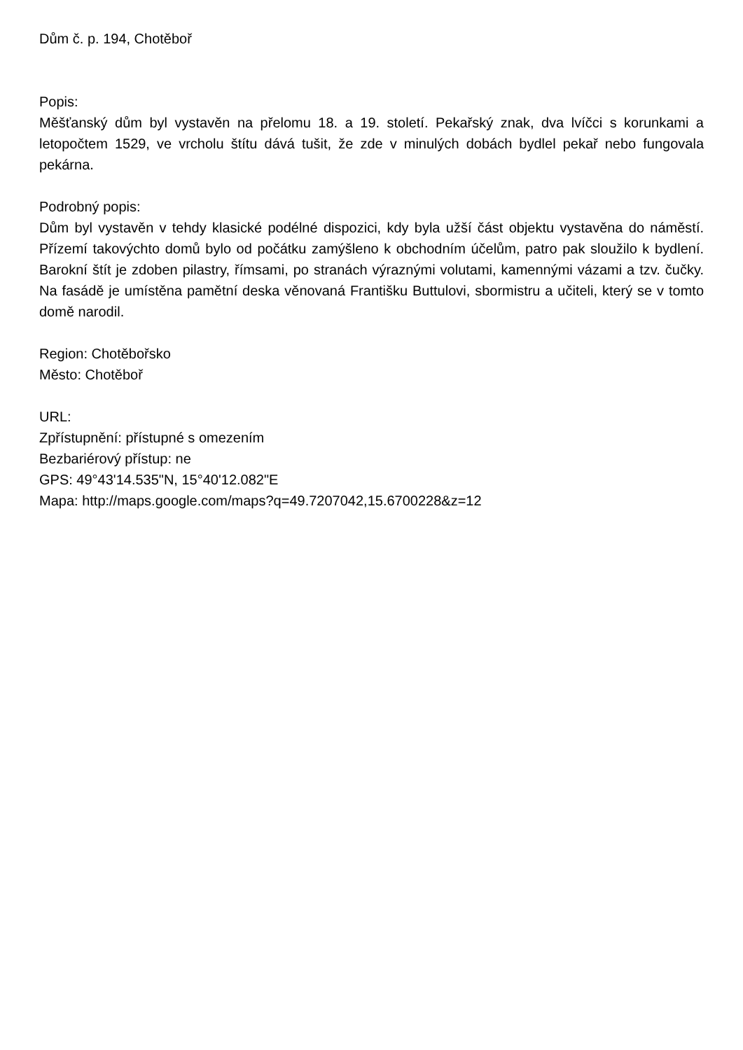Dům č. p. 194, Chotěboř
Popis:
Měšťanský dům byl vystavěn na přelomu 18. a 19. století. Pekařský znak, dva lvíčci s korunkami a letopočtem 1529, ve vrcholu štítu dává tušit, že zde v minulých dobách bydlel pekař nebo fungovala pekárna.
Podrobný popis:
Dům byl vystavěn v tehdy klasické podélné dispozici, kdy byla užší část objektu vystavěna do náměstí. Přízemí takovýchto domů bylo od počátku zamýšleno k obchodním účelům, patro pak sloužilo k bydlení. Barokní štít je zdoben pilastry, římsami, po stranách výraznými volutami, kamennými vázami a tzv. čučky. Na fasádě je umístěna pamětní deska věnovaná Františku Buttulovi, sbormistru a učiteli, který se v tomto domě narodil.
Region: Chotěbořsko
Město: Chotěboř
URL:
Zpřístupnění: přístupné s omezením
Bezbariérový přístup: ne
GPS: 49°43'14.535"N, 15°40'12.082"E
Mapa: http://maps.google.com/maps?q=49.7207042,15.6700228&z=12